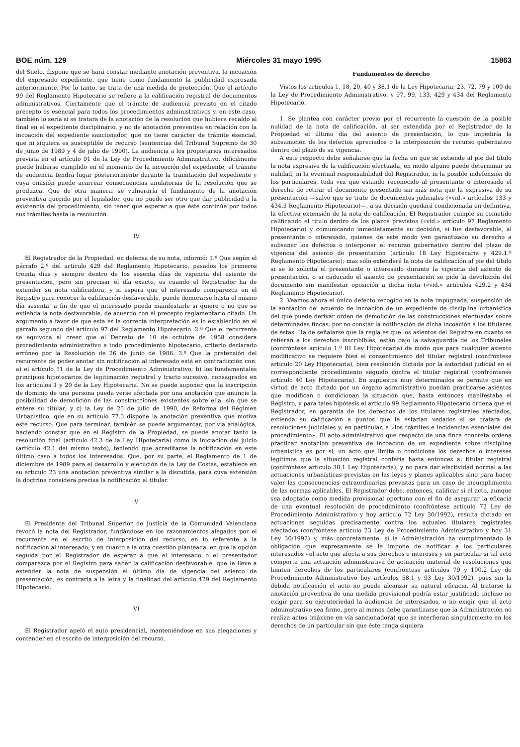BOE núm. 129 Miércoles 31 mayo 1995 15863
del Suelo, dispone que se hará constar mediante anotación preventiva, la incoación del expresado expediente, que tiene como fundamento la publicidad expresada anteriormente. Por lo tanto, se trata de una medida de protección. Que el artículo 99 del Reglamento Hipotecario se refiere a la calificación registral de documentos administrativos. Ciertamente que el trámite de audiencia previsto en el citado precepto es esencial para todos los procedimientos administrativos y, en este caso, también lo sería si se tratara de la anotación de la resolución que hubiera recaído al final en el expediente disciplinario, y no de anotación preventiva en relación con la incoación del expediente sancionador, que no tiene carácter de trámite esencial, que ni siquiera es susceptible de recurso (sentencias del Tribunal Supremo de 30 de junio de 1989 y 4 de julio de 1990). La audiencia a los propietarios interesados prevista en el artículo 91 de la Ley de Procedimiento Administrativo, difícilmente puede haberse cumplido en el momento de la incoación del expediente, el trámite de audiencia tendrá lugar posteriormente durante la tramitación del expediente y cuya omisión puede acarrear consecuencias anulatorias de la resolución que se produzca. Que de otra manera, se vulneraría el fundamento de la anotación preventiva querido por el legislador, que no puede ser otro que dar publicidad a la existencia del procedimiento, sin tener que esperar a que éste continúe por todos sus trámites hasta la resolución.
IV
El Registrador de la Propiedad, en defensa de su nota, informó: 1.º Que según el párrafo 2.º del artículo 429 del Reglamento Hipotecario, pasados los primeros treinta días y siempre dentro de los sesenta días de vigencia del asiento de presentación, pero sin precisar el día exacto, es cuando el Registrador ha de extender su nota calificadora, y si espera que el interesado comparezca en el Registro para conocer la calificación desfavorable, puede demorarse hasta el mismo día sesenta, a fin de que el interesado pueda manifestarle si quiere o no que se extiehda la nota desfavorable, de acuerdo con el precepto reglamentario citado. Un argumento a favor de que esta es la correcta interpretación es lo establecido en el párrafo segundo del artículo 97 del Reglamento Hipotecario. 2.º Que el recurrente se equivoca al creer que el Decreto de 10 de octubre de 1958 considera procedimiento administrativo a todo procedimiento hipotecario, criterio declarado erróneo por la Resolución de 26 de junio de 1986. 3.º Que la pretensión del recurrente de poder anotar sin notificación al interesado está en contradicción con: a) el artículo 51 de la Ley de Procedimiento Administrativo; b) los fundamentales principios hipotecarios de legitimación registral y tracto sucesivo, consagrados en los artículos 1 y 20 de la Ley Hipotecaria. No se puede suponer que la inscripción de dominio de una persona pueda verse afectada por una anotación que anuncie la posibilidad de demolición de las construcciones existentes sobre ella, sin que se entere su titular; y c) la Ley de 25 de julio de 1990, de Reforma del Régimen Urbanístico, que en su artículo 77.3 dispone la anotación preventiva que motiva este recurso. Que para terminar, también se puede argumentar, por vía analógica, haciendo constar que en el Registro de la Propiedad, se puede anotar tanto la resolución final (artículo 42.3 de la Ley Hipotecaria) como la iniciación del juicio (artículo 42.1 del mismo texto), teniendo que acreditarse la notificación en este último caso a todos los interesados. Que, por su parte, el Reglamento de 1 de diciembre de 1989 para el desarrollo y ejecución de la Ley de Costas, establece en su artículo 23 una anotación preventiva similar a la discutida, para cuya extensión la doctrina considera precisa la notificación al titular.
V
El Presidente del Tribunal Superior de Justicia de la Comunidad Valenciana revocó la nota del Registrador, fundándose en los razonamientos alegados por el recurrente en el escrito de interposición del recurso, en lo referente a la notificación al interesado; y en cuanto a la otra cuestión planteada, en que la opción seguida por el Registrador de esperar a que el interesado o el presentador comparezca por el Registro para saber la calificación desfavorable, que le lleve a extender la nota de suspensión el último día de vigencia del asiento de presentación, es contraria a la letra y la finalidad del artículo 429 del Reglamento Hipotecario.
VI
El Registrador apeló el auto presidencial, manteniéndose en sus alegaciones y contender en el escrito de interposición del recurso.
Fundamentos de derecho
Vistos los artículos 1, 18, 20, 40 y 38.1 de la Ley Hipotecaria; 23, 72, 79 y 100 de la Ley de Procedimiento Administrativo, y 97, 99, 133, 429 y 434 del Reglamento Hipotecario.
1. Se plantea con carácter previo por el recurrente la cuestión de la posible nulidad de la nota de calificación, al ser extendida por el Registrador de la Propiedad el último día del asiento de presentación, lo que impediría la subsanación de los defectos apreciados o la interposición de recurso gubernativo dentro del plazo de su vigencia.
A este respecto debe señalarse que la fecha en que se extiende al pie del título la nota expresiva de la calificación efectuada, en modo alguno puede determinar su nulidad, ni la eventual responsabilidad del Registrador, ni la posible indefensión de los particulares, toda vez que estando reconocido al presentante o interesado el derecho de retirar el documento presentado sin más nota que la expresiva de su presentación —salvo que se trate de documentos judiciales («vid.» artículos 133 y 434.3 Reglamento Hipotecario)—, a su decisión quedará condicionada en definitiva, la efectiva extensión de la nota de calificación. El Registrador cumple su cometido calificando el título dentro de los plazos previstos («vid.» artículo 97 Reglamento Hipotecario) y comunicando inmediatamente su decisión, si fue desfavorable, al presentante o interesado, quienes de este modo ven garantizado su derecho a subsanar los defectos o interponer el recurso gubernativo dentro del plazo de vigencia del asiento de presentación (artículo 18 Ley Hipotecaria y 429.1.º Reglamento Hipotecario); mas sólo extenderá la nota de calificación al pie del título si se lo solicita el presentante o interesado durante la vigencia del asiento de presentación, o si caducado el asiento de presentación se pide la devolución del documento sin manifestar oposición a dicha nota («vid.» artículos 429.2 y 434 Reglamento Hipotecario).
2. Veamos ahora el único defecto recogido en la nota impugnada, suspensión de la anotación del acuerdo de incoación de un expediente de disciplina urbanística del que puede derivar orden de demolición de las construcciones efectuadas sobre determinadas fincas, por no constar la notificación de dicha incoación a los titulares de éstas. Ha de señalarse que la regla es que los asientos del Registro en cuanto se refieran a los derechos inscribibles, están bajo la salvaguardia de los Tribunales (confróntese artículo 1.º III Ley Hipotecaria) de modo que para cualquier asiento modificativo se requiere bien el consentimiento del titular registral (confróntese artículo 20 Ley Hipotecaria), bien resolución dictada por la autoridad judicial en el correspondiente procedimiento seguido contra el titular registral (confróntense artículo 40 Ley Hipotecaria). En supuestos muy determinados se permite que en virtud de acto dictado por un órgano administrativo puedan practicarse asientos que modifican o condicionan la situación que, hasta entonces manifestaba el Registro, y para tales hipótesis el artículo 99 Reglamento Hipotecario ordena que el Registrador, en garantía de los derechos de los titulares registrales afectados, extienda su calificación a puntos que le estarían vedados si se tratara de resoluciones judiciales y, en particular, a «los trámites e incidencias esenciales del procedimiento». El acto administrativo que respecto de una finca concreta ordena practicar anotación preventiva de incoación de un expediente sobre disciplina urbanística es por sí, un acto que limita o condiciona los derechos o intereses legítimos que la situación registral confería hasta entonces al titular registral (confróntese artículo 38.1 Ley Hipotecaria), y no para dar efectividad normal a las actuaciones urbanísticas previstas en las leyes y planes aplicables sino para hacer valer las consecuencias extraordinarias previstas para un caso de incumplimiento de las normas aplicables. El Registrador debe, entonces, calificar si el acto, aunque sea adoptado como medida provisional oportuna con el fin de asegurar la eficacia de una eventual resolución de procedimiento (confróntese artículo 72 Ley de Procedimiento Administrativo y hoy artículo 72 Ley 30/1992), resulta dictado en actuaciones seguidas precisamente contra los actuales titulares registrales afectados (confróntese artículo 23 Ley de Procedimiento Administrativo y hoy 31 Ley 30/1992) y, más concretamente, si la Administración ha cumplimentado la obligación que expresamente se le impone de notificar a los particulares interesados «el acto que afecta a sus derechos e intereses y en particular si tal acto comporta una actuación administrativa de actuación material de resoluciones que limiten derechos de los particulares (confróntese artículos 79 y 100.2 Ley de Procedimiento Administrativo hoy artículos 58.1 y 93 Ley 30/1992), pues sin la debida notificación el acto no puede alcanzar su natural eficacia. Al tratarse la anotación preventiva de una medida provisional podría estar justificado incluso no exigir para su ejecutoriedad la audiencia de interesados, o no exigir que el acto administrativo sea firme, pero al menos debe garantizarse que la Administración no realiza actos (máxime en vía sancionadora) que se interfieran singularmente en los derechos de un particular sin que éste tenga siquiera